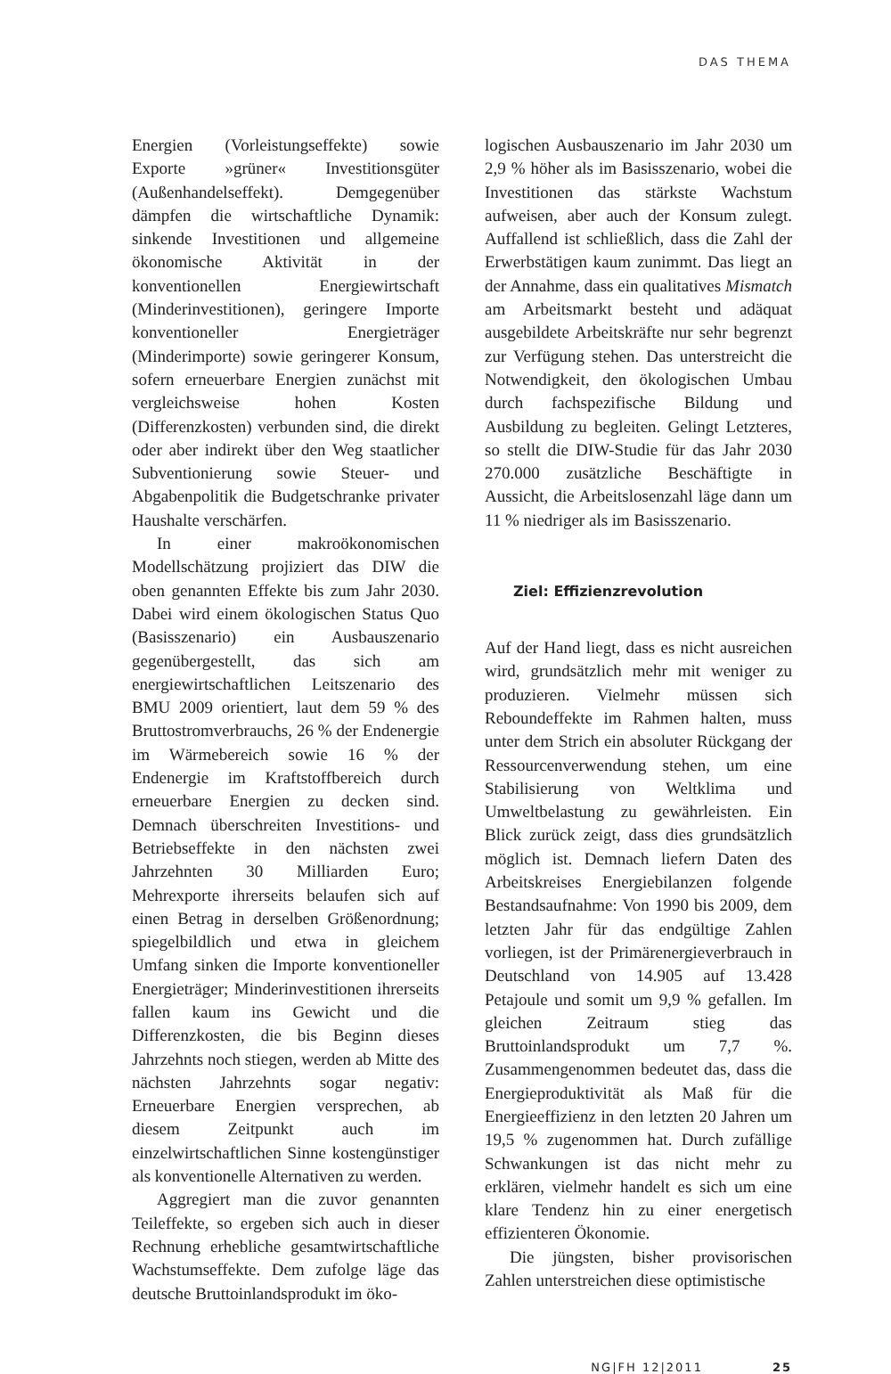DAS THEMA
Energien (Vorleistungseffekte) sowie Exporte »grüner« Investitionsgüter (Außenhandelseffekt). Demgegenüber dämpfen die wirtschaftliche Dynamik: sinkende Investitionen und allgemeine ökonomische Aktivität in der konventionellen Energiewirtschaft (Minderinvestitionen), geringere Importe konventioneller Energieträger (Minderimporte) sowie geringerer Konsum, sofern erneuerbare Energien zunächst mit vergleichsweise hohen Kosten (Differenzkosten) verbunden sind, die direkt oder aber indirekt über den Weg staatlicher Subventionierung sowie Steuer- und Abgabenpolitik die Budgetschranke privater Haushalte verschärfen.
In einer makroökonomischen Modellschätzung projiziert das DIW die oben genannten Effekte bis zum Jahr 2030. Dabei wird einem ökologischen Status Quo (Basisszenario) ein Ausbauszenario gegenübergestellt, das sich am energiewirtschaftlichen Leitszenario des BMU 2009 orientiert, laut dem 59 % des Bruttostromverbrauchs, 26 % der Endenergie im Wärmebereich sowie 16 % der Endenergie im Kraftstoffbereich durch erneuerbare Energien zu decken sind. Demnach überschreiten Investitions- und Betriebseffekte in den nächsten zwei Jahrzehnten 30 Milliarden Euro; Mehrexporte ihrerseits belaufen sich auf einen Betrag in derselben Größenordnung; spiegelbildlich und etwa in gleichem Umfang sinken die Importe konventioneller Energieträger; Minderinvestitionen ihrerseits fallen kaum ins Gewicht und die Differenzkosten, die bis Beginn dieses Jahrzehnts noch stiegen, werden ab Mitte des nächsten Jahrzehnts sogar negativ: Erneuerbare Energien versprechen, ab diesem Zeitpunkt auch im einzelwirtschaftlichen Sinne kostengünstiger als konventionelle Alternativen zu werden.
Aggregiert man die zuvor genannten Teileffekte, so ergeben sich auch in dieser Rechnung erhebliche gesamtwirtschaftliche Wachstumseffekte. Dem zufolge läge das deutsche Bruttoinlandsprodukt im öko-
logischen Ausbauszenario im Jahr 2030 um 2,9 % höher als im Basisszenario, wobei die Investitionen das stärkste Wachstum aufweisen, aber auch der Konsum zulegt. Auffallend ist schließlich, dass die Zahl der Erwerbstätigen kaum zunimmt. Das liegt an der Annahme, dass ein qualitatives Mismatch am Arbeitsmarkt besteht und adäquat ausgebildete Arbeitskräfte nur sehr begrenzt zur Verfügung stehen. Das unterstreicht die Notwendigkeit, den ökologischen Umbau durch fachspezifische Bildung und Ausbildung zu begleiten. Gelingt Letzteres, so stellt die DIW-Studie für das Jahr 2030 270.000 zusätzliche Beschäftigte in Aussicht, die Arbeitslosenzahl läge dann um 11 % niedriger als im Basisszenario.
Ziel: Effizienzrevolution
Auf der Hand liegt, dass es nicht ausreichen wird, grundsätzlich mehr mit weniger zu produzieren. Vielmehr müssen sich Reboundeffekte im Rahmen halten, muss unter dem Strich ein absoluter Rückgang der Ressourcenverwendung stehen, um eine Stabilisierung von Weltklima und Umweltbelastung zu gewährleisten. Ein Blick zurück zeigt, dass dies grundsätzlich möglich ist. Demnach liefern Daten des Arbeitskreises Energiebilanzen folgende Bestandsaufnahme: Von 1990 bis 2009, dem letzten Jahr für das endgültige Zahlen vorliegen, ist der Primärenergieverbrauch in Deutschland von 14.905 auf 13.428 Petajoule und somit um 9,9 % gefallen. Im gleichen Zeitraum stieg das Bruttoinlandsprodukt um 7,7 %. Zusammengenommen bedeutet das, dass die Energieproduktivität als Maß für die Energieeffizienz in den letzten 20 Jahren um 19,5 % zugenommen hat. Durch zufällige Schwankungen ist das nicht mehr zu erklären, vielmehr handelt es sich um eine klare Tendenz hin zu einer energetisch effizienteren Ökonomie.
Die jüngsten, bisher provisorischen Zahlen unterstreichen diese optimistische
NG|FH 12|2011 25